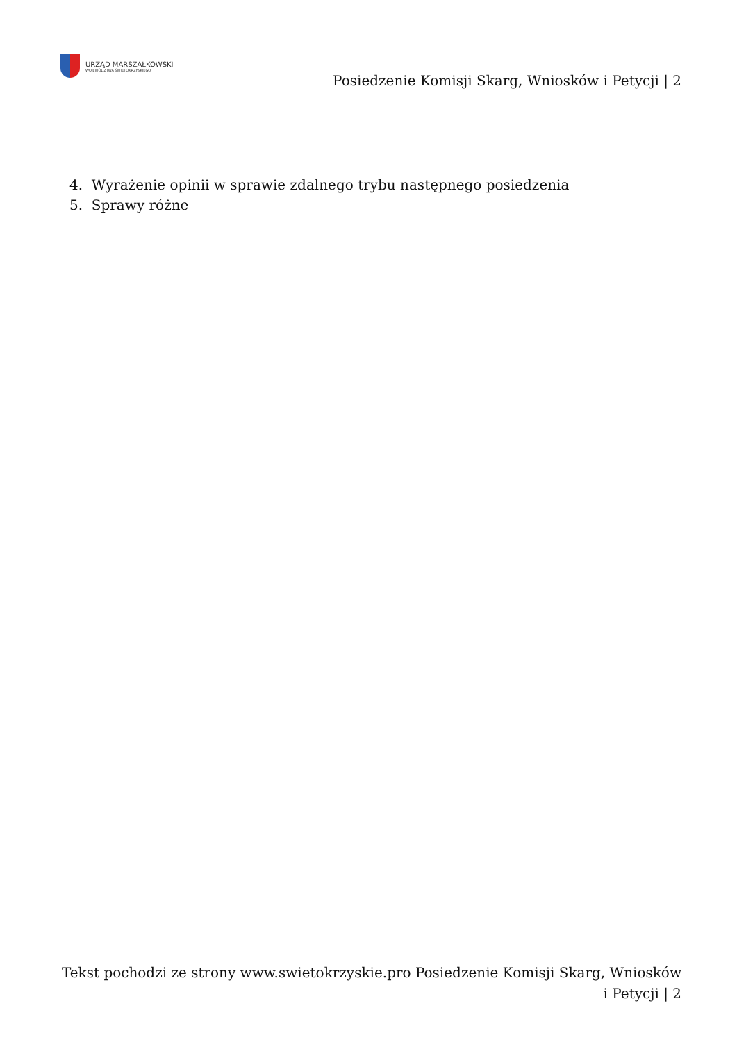URZĄD MARSZAŁKOWSKI
WOJEWÓDZTWA ŚWIĘTOKRZYSKIEGO
Posiedzenie Komisji Skarg, Wniosków i Petycji | 2
4. Wyrażenie opinii w sprawie zdalnego trybu następnego posiedzenia
5. Sprawy różne
Tekst pochodzi ze strony www.swietokrzyskie.pro Posiedzenie Komisji Skarg, Wniosków i Petycji | 2